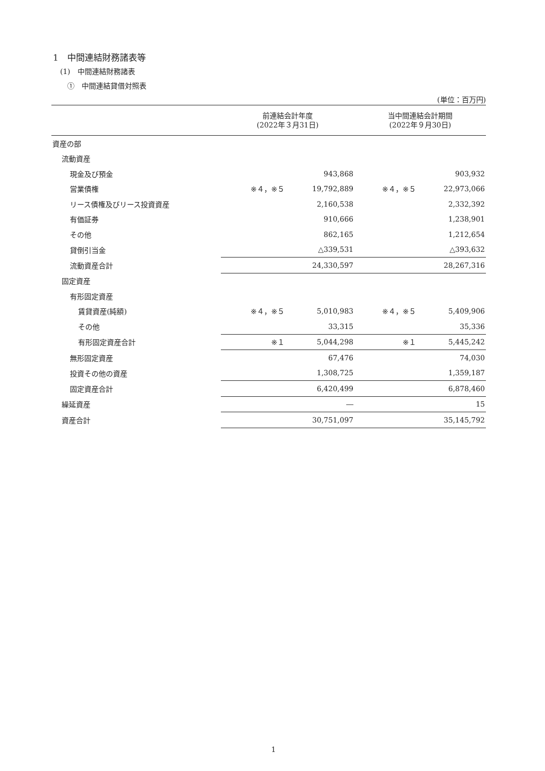1　中間連結財務諸表等
(1)　中間連結財務諸表
①　中間連結貸借対照表
(単位：百万円)
| | 前連結会計年度 (2022年３月31日) | | 当中間連結会計期間 (2022年９月30日) | |
| --- | --- | --- | --- | --- |
| 資産の部 | | | | |
| 流動資産 | | | | |
| 現金及び預金 | | 943,868 | | 903,932 |
| 営業債権 | ※４，※５ | 19,792,889 | ※４，※５ | 22,973,066 |
| リース債権及びリース投資資産 | | 2,160,538 | | 2,332,392 |
| 有価証券 | | 910,666 | | 1,238,901 |
| その他 | | 862,165 | | 1,212,654 |
| 貸倒引当金 | | △339,531 | | △393,632 |
| 流動資産合計 | | 24,330,597 | | 28,267,316 |
| 固定資産 | | | | |
| 有形固定資産 | | | | |
| 賃貸資産(純額) | ※４，※５ | 5,010,983 | ※４，※５ | 5,409,906 |
| その他 | | 33,315 | | 35,336 |
| 有形固定資産合計 | ※１ | 5,044,298 | ※１ | 5,445,242 |
| 無形固定資産 | | 67,476 | | 74,030 |
| 投資その他の資産 | | 1,308,725 | | 1,359,187 |
| 固定資産合計 | | 6,420,499 | | 6,878,460 |
| 繰延資産 | | ― | | 15 |
| 資産合計 | | 30,751,097 | | 35,145,792 |
1